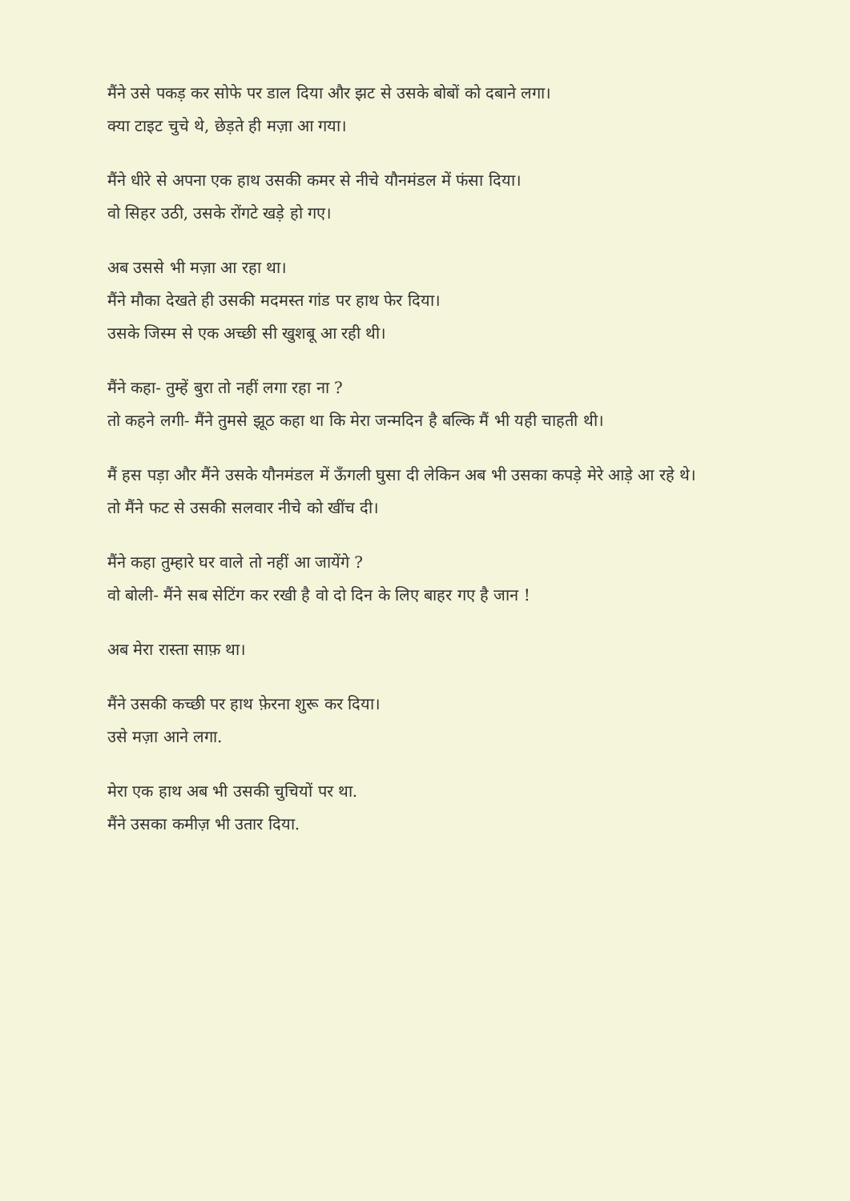मैंने उसे पकड़ कर सोफे पर डाल दिया और झट से उसके बोबों को दबाने लगा।
क्या टाइट चुचे थे, छेड़ते ही मज़ा आ गया।
मैंने धीरे से अपना एक हाथ उसकी कमर से नीचे यौनमंडल में फंसा दिया।
वो सिहर उठी, उसके रोंगटे खड़े हो गए।
अब उससे भी मज़ा आ रहा था।
मैंने मौका देखते ही उसकी मदमस्त गांड पर हाथ फेर दिया।
उसके जिस्म से एक अच्छी सी खुशबू आ रही थी।
मैंने कहा- तुम्हें बुरा तो नहीं लगा रहा ना ?
तो कहने लगी- मैंने तुमसे झूठ कहा था कि मेरा जन्मदिन है बल्कि मैं भी यही चाहती थी।
मैं हस पड़ा और मैंने उसके यौनमंडल में ऊँगली घुसा दी लेकिन अब भी उसका कपड़े मेरे आड़े आ रहे थे।
तो मैंने फट से उसकी सलवार नीचे को खींच दी।
मैंने कहा तुम्हारे घर वाले तो नहीं आ जायेंगे ?
वो बोली- मैंने सब सेटिंग कर रखी है वो दो दिन के लिए बाहर गए है जान !
अब मेरा रास्ता साफ़ था।
मैंने उसकी कच्छी पर हाथ फ़ेरना शुरू कर दिया।
उसे मज़ा आने लगा.
मेरा एक हाथ अब भी उसकी चुचियों पर था.
मैंने उसका कमीज़ भी उतार दिया.